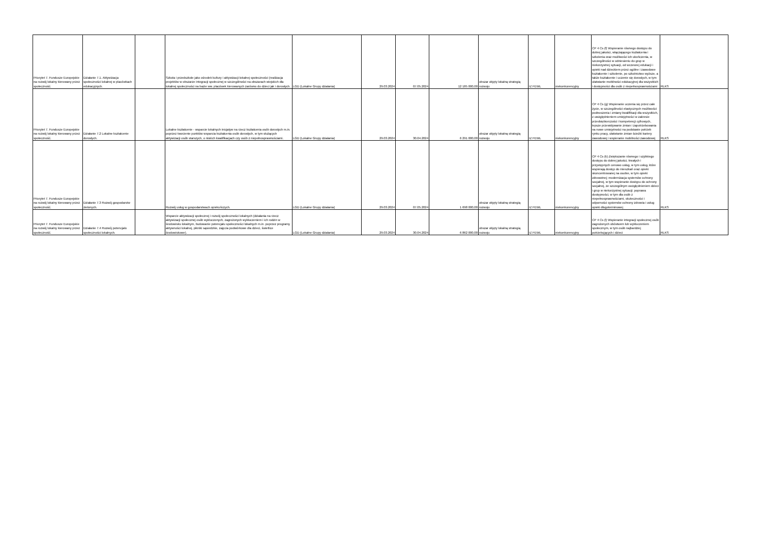| Priorytet 7. Fundusze Europejskie na rozwój lokalny kierowany przez społeczność. | Działanie 7.1. Aktywizacja społeczności lokalnej w placówkach edukacyjnych. | | Szkoła i przedszkole jako ośrodek kultury i aktywizacji lokalnej społeczności (realizacja projektów w obszarze integracji społecznej w szczególności na obszarach wiejskich dla lokalnej społeczności na bazie ww. placówek kierowanych zarówno do dzieci jak i dorosłych. | LGD (Lokalne Grupy działania) | 29.03.2024 | 07.05.2024 | 12 185 000,00 | obszar objęty lokalną strategią rozwoju | IZ FEWL | niekonkurencyjny | CP 4 Cs (f) Wspieranie równego dostępu do dobrej jakości, włączającego kształcenia i szkolenia oraz możliwości ich ukończenia, w szczególności w odniesieniu do grup w niekorzystnej sytuacji, od wczesnej edukacji i opieki nad dzieckiem przez ogólne i zawodowe kształcenie i szkolenie, po szkolnictwo wyższe, a także kształcenie i uczenie się dorosłych, w tym ułatwianie mobilności edukacyjnej dla wszystkich i dostępności dla osób z niepełnosprawnościami | RLKS |
| Priorytet 7. Fundusze Europejskie na rozwój lokalny kierowany przez społeczność. | Działanie 7.2 Lokalne kształcenie dorosłych. | | Lokalne kształcenie - wsparcie lokalnych inicjatyw na rzecz kształcenia osób dorosłych m.in. poprzez tworzenie punktów wsparcia kształcenia osób dorosłych, w tym służących aktywizacji osób starszych, o niskich kwalifikacjach czy osób z niepełnosprawnościami. | LGD (Lokalne Grupy działania) | 29.03.2024 | 30.04.2024 | 6 291 000,00 | obszar objęty lokalną strategią rozwoju | IZ FEWL | niekonkurencyjny | CP 4 Cs (g) Wspieranie uczenia się przez całe życie, w szczególności elastycznych możliwości podnoszenia i zmiany kwalifikacji dla wszystkich, z uwzględnieniem umiejętności w zakresie przedsiębiorczości i kompetencji cyfrowych, lepsze przewidywanie zmian i zapotrzebowania na nowe umiejętności na podstawie potrzeb rynku pracy, ułatwianie zmian ścieżki kariery zawodowej i wspieranie mobilności zawodowej | RLKS |
| Priorytet 7. Fundusze Europejskie na rozwój lokalny kierowany przez społeczność. | Działanie 7.3 Rozwój gospodarstw zielonych. | | Rozwój usług w gospodarstwach opiekuńczych. | LGD (Lokalne Grupy działania) | 29.03.2024 | 07.05.2024 | 1 698 000,00 | obszar objęty lokalną strategią rozwoju | IZ FEWL | niekonkurencyjny | CP 4 Cs (k) Zwiększanie równego i szybkiego dostępu do dobrej jakości, trwałych i przystępnych cenowo usług, w tym usług, które wspierają dostęp do mieszkań oraz opieki skoncentrowanej na osobie, w tym opieki zdrowotnej; modernizacja systemów ochrony socjalnej, w tym wspieranie dostępu do ochrony socjalnej, ze szczególnym uwzględnieniem dzieci i grup w niekorzystnej sytuacji; poprawa dostępności, w tym dla osób z niepełnosprawnościami, skuteczności i odporności systemów ochrony zdrowia i usług opieki długoterminowej | RLKS |
| Priorytet 7. Fundusze Europejskie na rozwój lokalny kierowany przez społeczność. | Działanie 7.4 Rozwój potencjału społeczności lokalnych. | | Wsparcie aktywizacji społecznej i rozwój społeczności lokalnych (działania na rzecz aktywizacji społecznej osób wykluczonych, zagrożonych wykluczeniem i ich rodzin w środowisku lokalnym, budowanie potencjału społeczności lokalnych m.in. poprzez programy aktywności lokalnej, pikniki sąsiedzkie, zajęcia podwórkowe dla dzieci, świetlice środowiskowe). | LGD (Lokalne Grupy działania) | 29.03.2024 | 30.04.2024 | 6 862 000,00 | obszar objęty lokalną strategią rozwoju | IZ FEWL | niekonkurencyjny | CP 4 Cs (l) Wspieranie integracji społecznej osób zagrożonych ubóstwem lub wykluczeniem społecznym, w tym osób najbardziej potrzebujących i dzieci | RLKS |